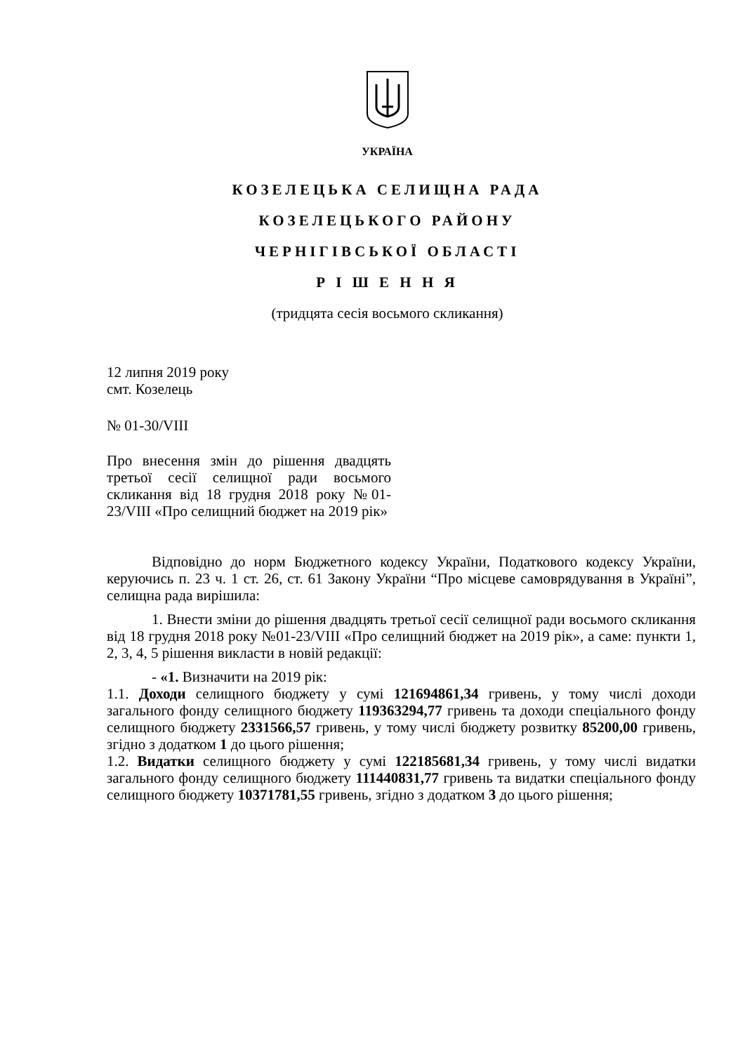УКРАЇНА
КОЗЕЛЕЦЬКА СЕЛИЩНА РАДА
КОЗЕЛЕЦЬКОГО РАЙОНУ
ЧЕРНІГІВСЬКОЇ ОБЛАСТІ
Р І Ш Е Н Н Я
(тридцята сесія восьмого скликання)
12 липня 2019 року
смт. Козелець
№ 01-30/VIII
Про внесення змін до рішення двадцять третьої сесії селищної ради восьмого скликання від 18 грудня 2018 року №01-23/VIII «Про селищний бюджет на 2019 рік»
Відповідно до норм Бюджетного кодексу України, Податкового кодексу України, керуючись п. 23 ч. 1 ст. 26, ст. 61 Закону України “Про місцеве самоврядування в Україні”, селищна рада вирішила:
1. Внести зміни до рішення двадцять третьої сесії селищної ради восьмого скликання від 18 грудня 2018 року №01-23/VIII «Про селищний бюджет на 2019 рік», а саме: пункти 1, 2, 3, 4, 5 рішення викласти в новій редакції:
- «1. Визначити на 2019 рік:
1.1. Доходи селищного бюджету у сумі 121694861,34 гривень, у тому числі доходи загального фонду селищного бюджету 119363294,77 гривень та доходи спеціального фонду селищного бюджету 2331566,57 гривень, у тому числі бюджету розвитку 85200,00 гривень, згідно з додатком 1 до цього рішення;
1.2. Видатки селищного бюджету у сумі 122185681,34 гривень, у тому числі видатки загального фонду селищного бюджету 111440831,77 гривень та видатки спеціального фонду селищного бюджету 10371781,55 гривень, згідно з додатком 3 до цього рішення;